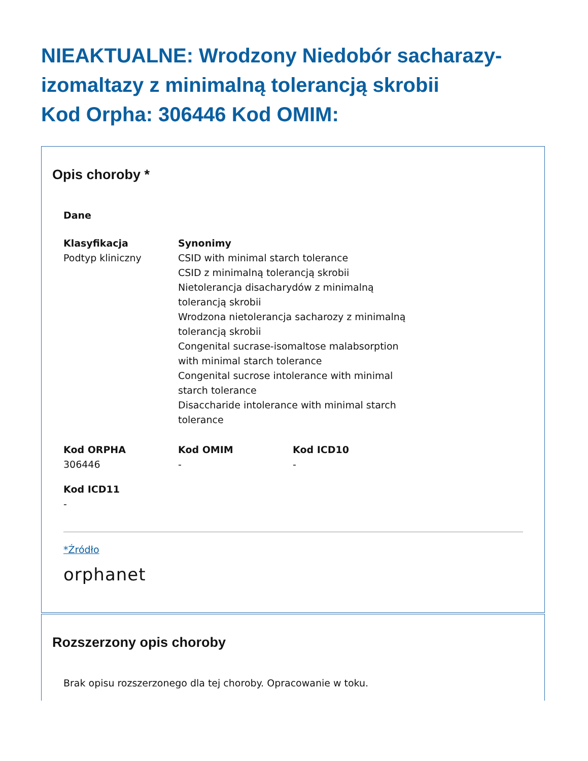NIEAKTUALNE: Wrodzony Niedobór sacharazy-izomaltazy z minimalną tolerancją skrobii
Kod Orpha: 306446 Kod OMIM:
Opis choroby *
Dane
Klasyfikacja
Podtyp kliniczny
Synonimy
CSID with minimal starch tolerance
CSID z minimalną tolerancją skrobii
Nietolerancja disacharydów z minimalną tolerancją skrobii
Wrodzona nietolerancja sacharozy z minimalną tolerancją skrobii
Congenital sucrase-isomaltose malabsorption with minimal starch tolerance
Congenital sucrose intolerance with minimal starch tolerance
Disaccharide intolerance with minimal starch tolerance
Kod ORPHA
306446
Kod OMIM
-
Kod ICD10
-
Kod ICD11
-
*Źródło
orphanet
Rozszerzony opis choroby
Brak opisu rozszerzonego dla tej choroby. Opracowanie w toku.